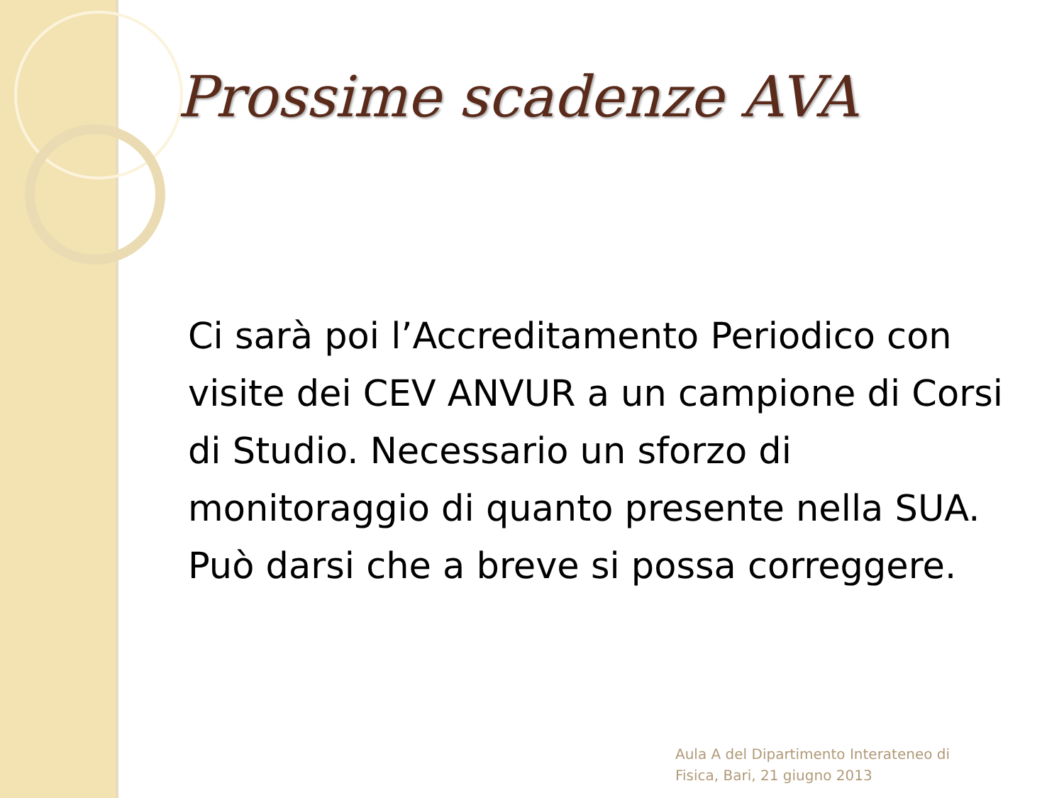Prossime scadenze AVA
Ci sarà poi l’Accreditamento Periodico con visite dei CEV ANVUR a un campione di Corsi di Studio. Necessario un sforzo di monitoraggio di quanto presente nella SUA. Può darsi che a breve si possa correggere.
Aula A del Dipartimento Interateneo di
Fisica, Bari, 21 giugno 2013